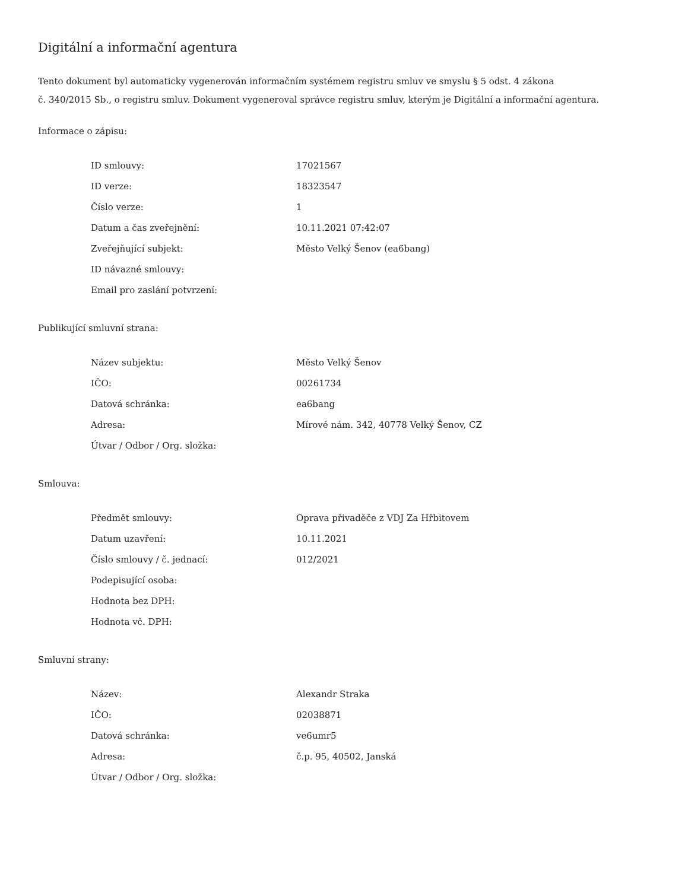Digitální a informační agentura
Tento dokument byl automaticky vygenerován informačním systémem registru smluv ve smyslu § 5 odst. 4 zákona
č. 340/2015 Sb., o registru smluv. Dokument vygeneroval správce registru smluv, kterým je Digitální a informační agentura.
Informace o zápisu:
| ID smlouvy: | 17021567 |
| ID verze: | 18323547 |
| Číslo verze: | 1 |
| Datum a čas zveřejnění: | 10.11.2021 07:42:07 |
| Zveřejňující subjekt: | Město Velký Šenov (ea6bang) |
| ID návazné smlouvy: | |
| Email pro zaslání potvrzení: | |
Publikující smluvní strana:
| Název subjektu: | Město Velký Šenov |
| IČO: | 00261734 |
| Datová schránka: | ea6bang |
| Adresa: | Mírové nám. 342, 40778 Velký Šenov, CZ |
| Útvar / Odbor / Org. složka: | |
Smlouva:
| Předmět smlouvy: | Oprava přivaděče z VDJ Za Hřbitovem |
| Datum uzavření: | 10.11.2021 |
| Číslo smlouvy / č. jednací: | 012/2021 |
| Podepisující osoba: | |
| Hodnota bez DPH: | |
| Hodnota vč. DPH: | |
Smluvní strany:
| Název: | Alexandr Straka |
| IČO: | 02038871 |
| Datová schránka: | ve6umr5 |
| Adresa: | č.p. 95, 40502, Janská |
| Útvar / Odbor / Org. složka: | |